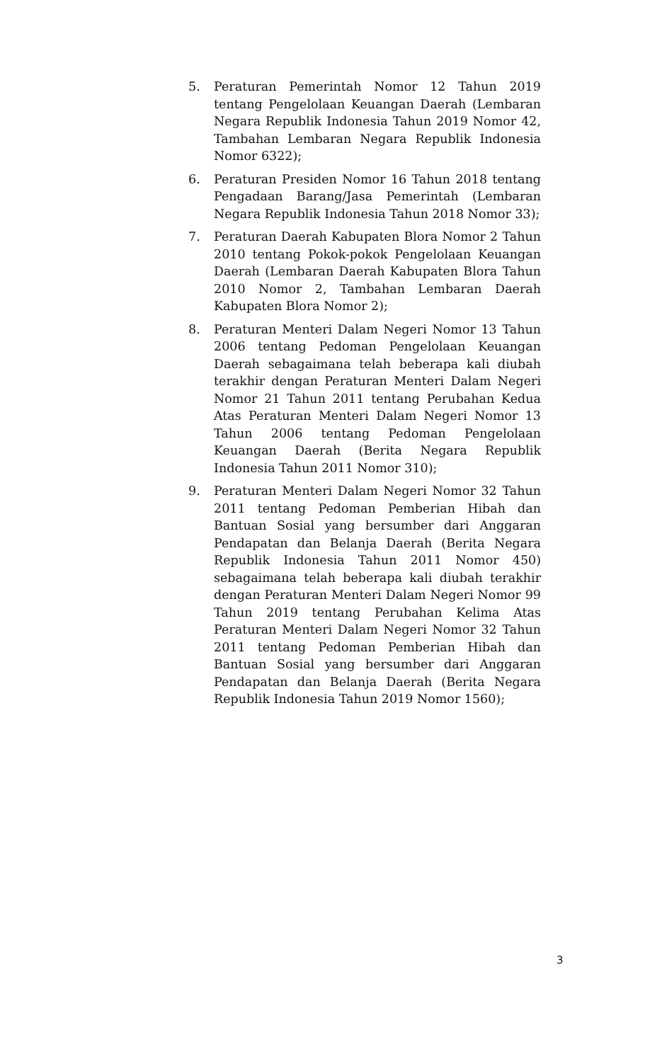5. Peraturan Pemerintah Nomor 12 Tahun 2019 tentang Pengelolaan Keuangan Daerah (Lembaran Negara Republik Indonesia Tahun 2019 Nomor 42, Tambahan Lembaran Negara Republik Indonesia Nomor 6322);
6. Peraturan Presiden Nomor 16 Tahun 2018 tentang Pengadaan Barang/Jasa Pemerintah (Lembaran Negara Republik Indonesia Tahun 2018 Nomor 33);
7. Peraturan Daerah Kabupaten Blora Nomor 2 Tahun 2010 tentang Pokok-pokok Pengelolaan Keuangan Daerah (Lembaran Daerah Kabupaten Blora Tahun 2010 Nomor 2, Tambahan Lembaran Daerah Kabupaten Blora Nomor 2);
8. Peraturan Menteri Dalam Negeri Nomor 13 Tahun 2006 tentang Pedoman Pengelolaan Keuangan Daerah sebagaimana telah beberapa kali diubah terakhir dengan Peraturan Menteri Dalam Negeri Nomor 21 Tahun 2011 tentang Perubahan Kedua Atas Peraturan Menteri Dalam Negeri Nomor 13 Tahun 2006 tentang Pedoman Pengelolaan Keuangan Daerah (Berita Negara Republik Indonesia Tahun 2011 Nomor 310);
9. Peraturan Menteri Dalam Negeri Nomor 32 Tahun 2011 tentang Pedoman Pemberian Hibah dan Bantuan Sosial yang bersumber dari Anggaran Pendapatan dan Belanja Daerah (Berita Negara Republik Indonesia Tahun 2011 Nomor 450) sebagaimana telah beberapa kali diubah terakhir dengan Peraturan Menteri Dalam Negeri Nomor 99 Tahun 2019 tentang Perubahan Kelima Atas Peraturan Menteri Dalam Negeri Nomor 32 Tahun 2011 tentang Pedoman Pemberian Hibah dan Bantuan Sosial yang bersumber dari Anggaran Pendapatan dan Belanja Daerah (Berita Negara Republik Indonesia Tahun 2019 Nomor 1560);
3